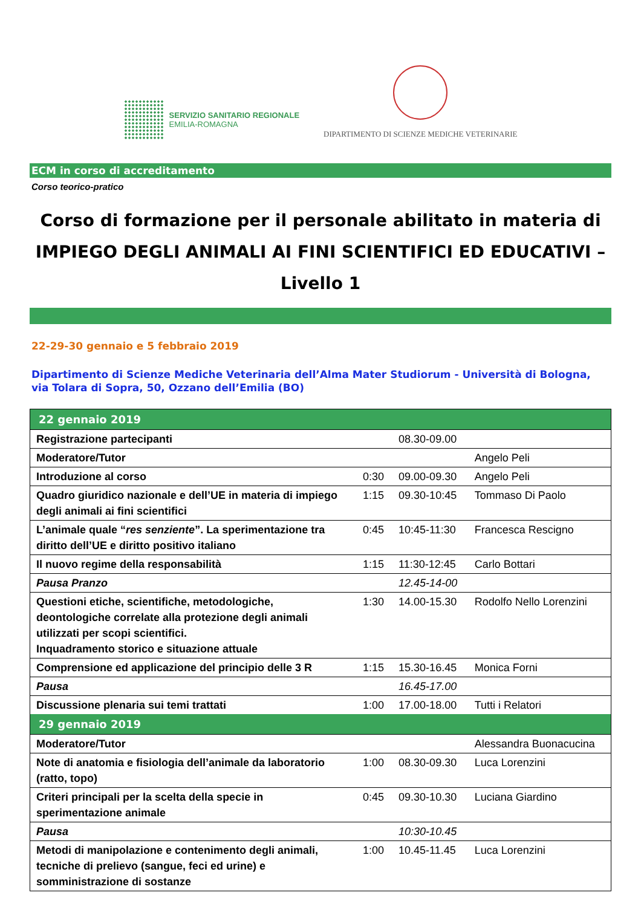SERVIZIO SANITARIO REGIONALE
EMILIA-ROMAGNA
DIPARTIMENTO DI SCIENZE MEDICHE VETERINARIE
ECM in corso di accreditamento
Corso teorico-pratico
Corso di formazione per il personale abilitato in materia di IMPIEGO DEGLI ANIMALI AI FINI SCIENTIFICI ED EDUCATIVI – Livello 1
22-29-30 gennaio e 5 febbraio 2019
Dipartimento di Scienze Mediche Veterinaria dell’Alma Mater Studiorum - Università di Bologna, via Tolara di Sopra, 50, Ozzano dell’Emilia (BO)
| 22 gennaio 2019 | | | |
| --- | --- | --- | --- |
| Registrazione partecipanti | | 08.30-09.00 | |
| Moderatore/Tutor | | | Angelo Peli |
| Introduzione al corso | 0:30 | 09.00-09.30 | Angelo Peli |
| Quadro giuridico nazionale e dell’UE in materia di impiego degli animali ai fini scientifici | 1:15 | 09.30-10:45 | Tommaso Di Paolo |
| L’animale quale “ res senziente ”. La sperimentazione tra diritto dell’UE e diritto positivo italiano | 0:45 | 10:45-11:30 | Francesca Rescigno |
| Il nuovo regime della responsabilità | 1:15 | 11:30-12:45 | Carlo Bottari |
| Pausa Pranzo | | 12.45-14-00 | |
| Questioni etiche, scientifiche, metodologiche, deontologiche correlate alla protezione degli animali utilizzati per scopi scientifici. Inquadramento storico e situazione attuale | 1:30 | 14.00-15.30 | Rodolfo Nello Lorenzini |
| Comprensione ed applicazione del principio delle 3 R | 1:15 | 15.30-16.45 | Monica Forni |
| Pausa | | 16.45-17.00 | |
| Discussione plenaria sui temi trattati | 1:00 | 17.00-18.00 | Tutti i Relatori |
| 29 gennaio 2019 | | | |
| Moderatore/Tutor | | | Alessandra Buonacucina |
| Note di anatomia e fisiologia dell’animale da laboratorio (ratto, topo) | 1:00 | 08.30-09.30 | Luca Lorenzini |
| Criteri principali per la scelta della specie in sperimentazione animale | 0:45 | 09.30-10.30 | Luciana Giardino |
| Pausa | | 10:30-10.45 | |
| Metodi di manipolazione e contenimento degli animali, tecniche di prelievo (sangue, feci ed urine) e somministrazione di sostanze | 1:00 | 10.45-11.45 | Luca Lorenzini |